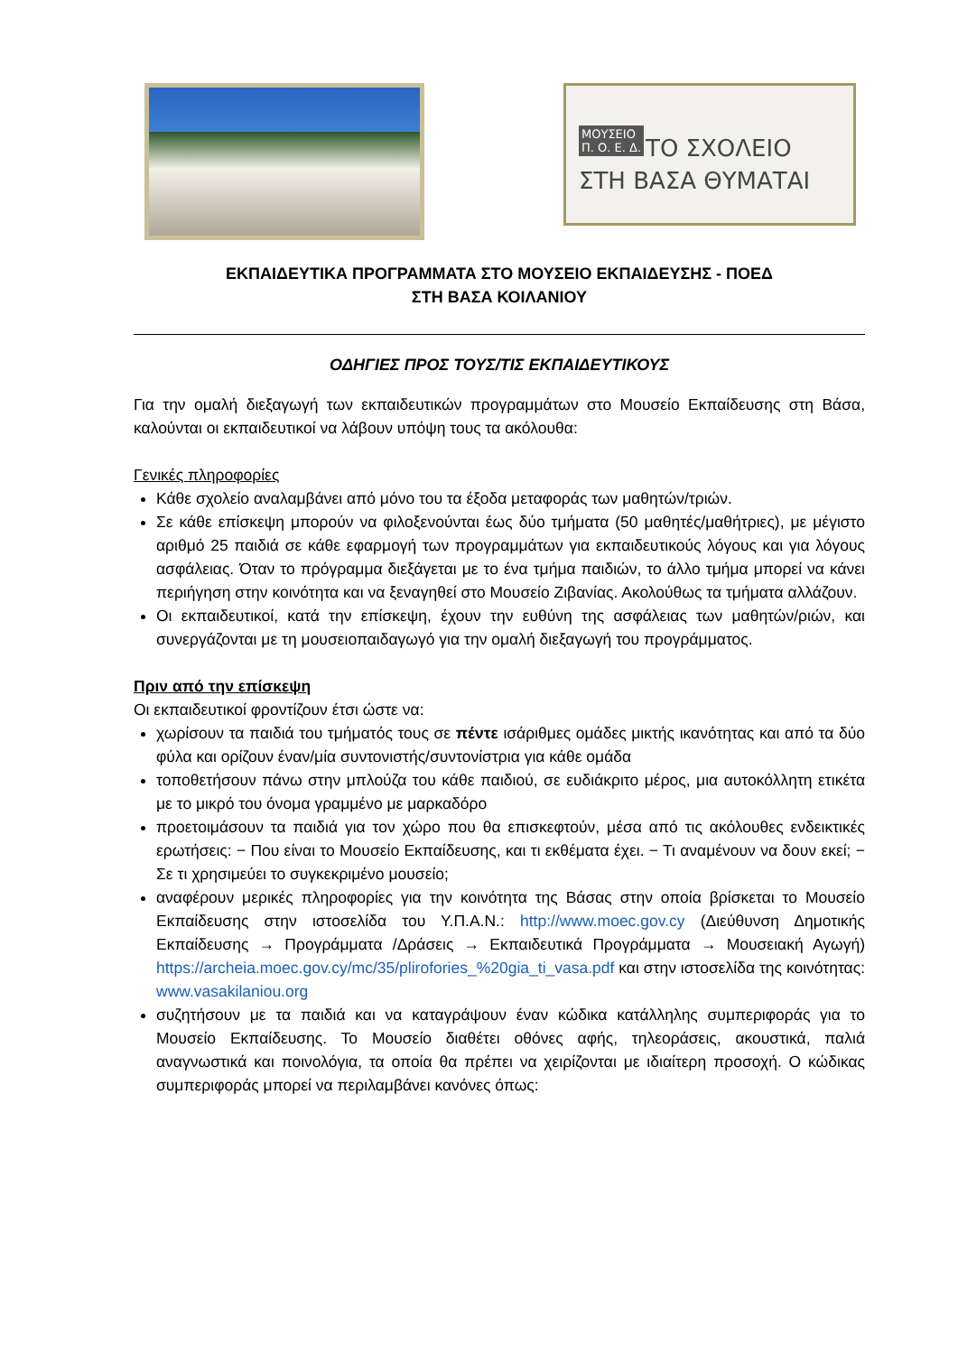ΜΟΥΣΕΙΟ
Π. Ο. Ε. Δ.
ΤΟ ΣΧΟΛΕΙΟ
ΣΤΗ ΒΑΣΑ ΘΥΜΑΤΑΙ
ΕΚΠΑΙΔΕΥΤΙΚΑ ΠΡΟΓΡΑΜΜΑΤΑ ΣΤΟ ΜΟΥΣΕΙΟ ΕΚΠΑΙΔΕΥΣΗΣ - ΠΟΕΔ
ΣΤΗ ΒΑΣΑ ΚΟΙΛΑΝΙΟΥ
ΟΔΗΓΙΕΣ ΠΡΟΣ ΤΟΥΣ/ΤΙΣ ΕΚΠΑΙΔΕΥΤΙΚΟΥΣ
Για την ομαλή διεξαγωγή των εκπαιδευτικών προγραμμάτων στο Μουσείο Εκπαίδευσης στη Βάσα, καλούνται οι εκπαιδευτικοί να λάβουν υπόψη τους τα ακόλουθα:
Γενικές πληροφορίες
Κάθε σχολείο αναλαμβάνει από μόνο του τα έξοδα μεταφοράς των μαθητών/τριών.
Σε κάθε επίσκεψη μπορούν να φιλοξενούνται έως δύο τμήματα (50 μαθητές/μαθήτριες), με μέγιστο αριθμό 25 παιδιά σε κάθε εφαρμογή των προγραμμάτων για εκπαιδευτικούς λόγους και για λόγους ασφάλειας. Όταν το πρόγραμμα διεξάγεται με το ένα τμήμα παιδιών, το άλλο τμήμα μπορεί να κάνει περιήγηση στην κοινότητα και να ξεναγηθεί στο Μουσείο Ζιβανίας. Ακολούθως τα τμήματα αλλάζουν.
Οι εκπαιδευτικοί, κατά την επίσκεψη, έχουν την ευθύνη της ασφάλειας των μαθητών/ριών, και συνεργάζονται με τη μουσειοπαιδαγωγό για την ομαλή διεξαγωγή του προγράμματος.
Πριν από την επίσκεψη
Οι εκπαιδευτικοί φροντίζουν έτσι ώστε να:
χωρίσουν τα παιδιά του τμήματός τους σε πέντε ισάριθμες ομάδες μικτής ικανότητας και από τα δύο φύλα και ορίζουν έναν/μία συντονιστής/συντονίστρια για κάθε ομάδα
τοποθετήσουν πάνω στην μπλούζα του κάθε παιδιού, σε ευδιάκριτο μέρος, μια αυτοκόλλητη ετικέτα με το μικρό του όνομα γραμμένο με μαρκαδόρο
προετοιμάσουν τα παιδιά για τον χώρο που θα επισκεφτούν, μέσα από τις ακόλουθες ενδεικτικές ερωτήσεις: − Που είναι το Μουσείο Εκπαίδευσης, και τι εκθέματα έχει. − Τι αναμένουν να δουν εκεί; − Σε τι χρησιμεύει το συγκεκριμένο μουσείο;
αναφέρουν μερικές πληροφορίες για την κοινότητα της Βάσας στην οποία βρίσκεται το Μουσείο Εκπαίδευσης στην ιστοσελίδα του Υ.Π.Α.Ν.: http://www.moec.gov.cy (Διεύθυνση Δημοτικής Εκπαίδευσης → Προγράμματα /Δράσεις → Εκπαιδευτικά Προγράμματα → Μουσειακή Αγωγή) https://archeia.moec.gov.cy/mc/35/plirofories_%20gia_ti_vasa.pdf και στην ιστοσελίδα της κοινότητας: www.vasakilaniou.org
συζητήσουν με τα παιδιά και να καταγράψουν έναν κώδικα κατάλληλης συμπεριφοράς για το Μουσείο Εκπαίδευσης. Το Μουσείο διαθέτει οθόνες αφής, τηλεοράσεις, ακουστικά, παλιά αναγνωστικά και ποινολόγια, τα οποία θα πρέπει να χειρίζονται με ιδιαίτερη προσοχή. Ο κώδικας συμπεριφοράς μπορεί να περιλαμβάνει κανόνες όπως: